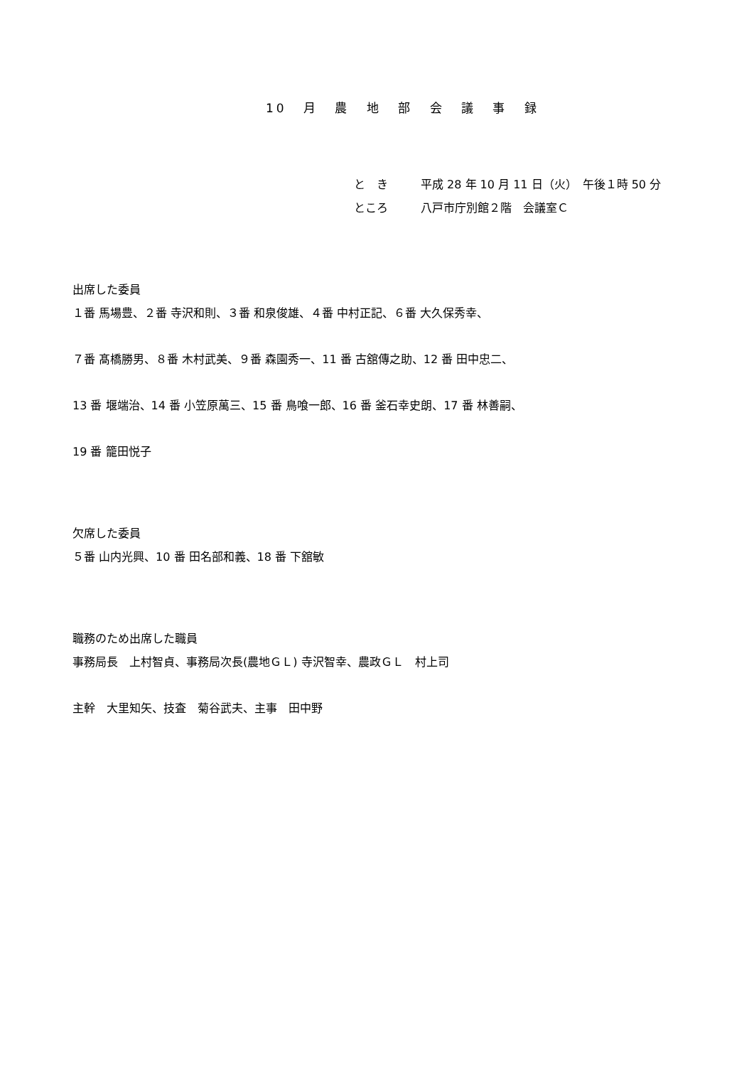10 月 農 地 部 会 議 事 録
と　き 平成 28 年 10 月 11 日（火）　午後１時 50 分
ところ 八戸市庁別館２階　会議室Ｃ
出席した委員
１番 馬場豊、２番 寺沢和則、３番 和泉俊雄、４番 中村正記、６番 大久保秀幸、
７番 髙橋勝男、８番 木村武美、９番 森園秀一、11 番 古舘傳之助、12 番 田中忠二、
13 番 堰端治、14 番 小笠原萬三、15 番 鳥喰一郎、16 番 釜石幸史朗、17 番 林善嗣、
19 番 籠田悦子
欠席した委員
５番 山内光興、10 番 田名部和義、18 番 下舘敏
職務のため出席した職員
事務局長　上村智貞、事務局次長(農地ＧＬ) 寺沢智幸、農政ＧＬ　村上司
主幹　大里知矢、技査　菊谷武夫、主事　田中野